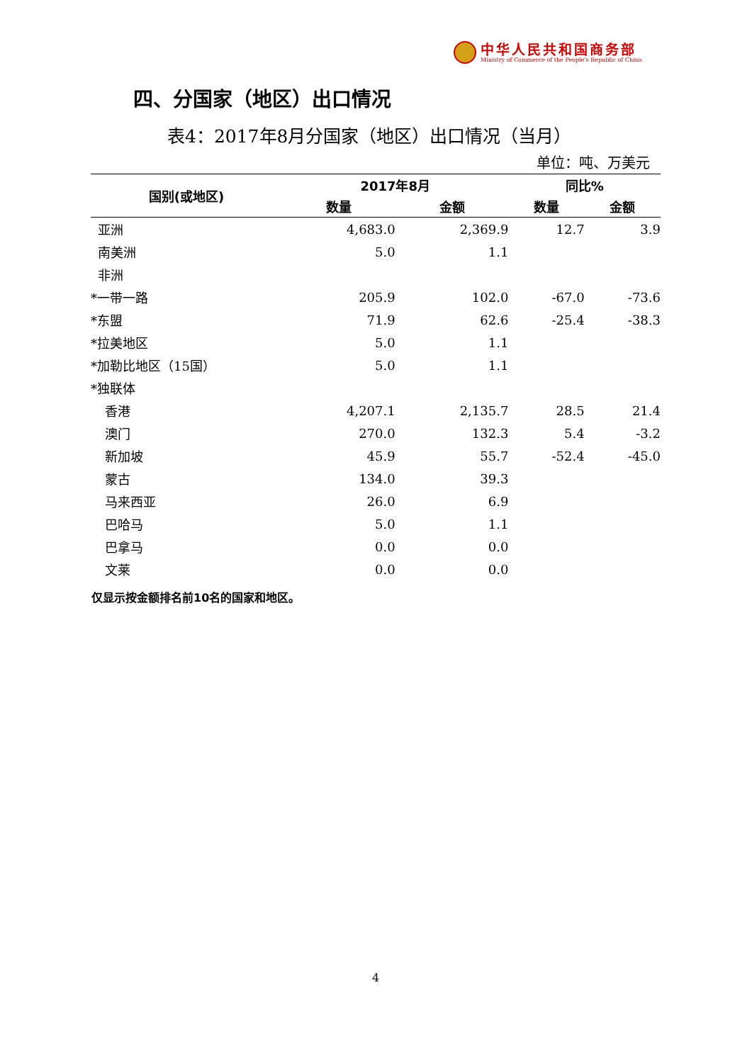中华人民共和国商务部
Ministry of Commerce of the People's Republic of China
四、分国家（地区）出口情况
表4：2017年8月分国家（地区）出口情况（当月）
单位：吨、万美元
| 国别(或地区) | 2017年8月 | | 同比% | |
| --- | --- | --- | --- | --- |
| | 数量 | 金额 | 数量 | 金额 |
| 亚洲 | 4,683.0 | 2,369.9 | 12.7 | 3.9 |
| 南美洲 | 5.0 | 1.1 | | |
| 非洲 | | | | |
| *一带一路 | 205.9 | 102.0 | -67.0 | -73.6 |
| *东盟 | 71.9 | 62.6 | -25.4 | -38.3 |
| *拉美地区 | 5.0 | 1.1 | | |
| *加勒比地区（15国） | 5.0 | 1.1 | | |
| *独联体 | | | | |
| 香港 | 4,207.1 | 2,135.7 | 28.5 | 21.4 |
| 澳门 | 270.0 | 132.3 | 5.4 | -3.2 |
| 新加坡 | 45.9 | 55.7 | -52.4 | -45.0 |
| 蒙古 | 134.0 | 39.3 | | |
| 马来西亚 | 26.0 | 6.9 | | |
| 巴哈马 | 5.0 | 1.1 | | |
| 巴拿马 | 0.0 | 0.0 | | |
| 文莱 | 0.0 | 0.0 | | |
仅显示按金额排名前10名的国家和地区。
4